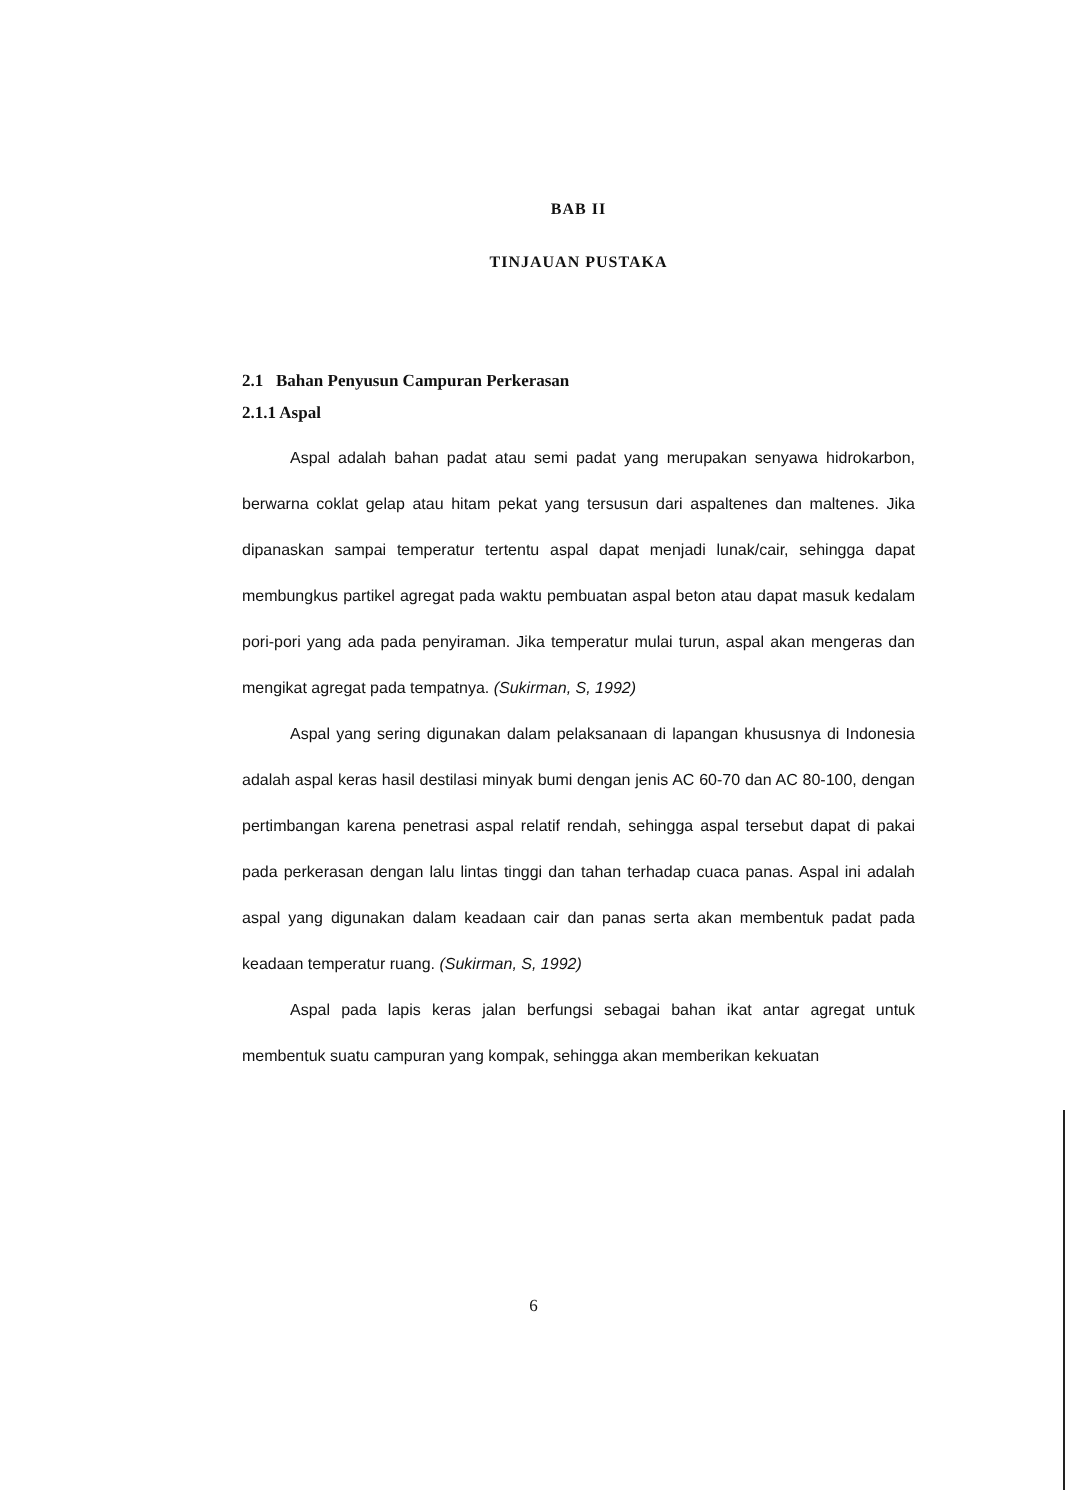BAB II
TINJAUAN PUSTAKA
2.1 Bahan Penyusun Campuran Perkerasan
2.1.1 Aspal
Aspal adalah bahan padat atau semi padat yang merupakan senyawa hidrokarbon, berwarna coklat gelap atau hitam pekat yang tersusun dari aspaltenes dan maltenes. Jika dipanaskan sampai temperatur tertentu aspal dapat menjadi lunak/cair, sehingga dapat membungkus partikel agregat pada waktu pembuatan aspal beton atau dapat masuk kedalam pori-pori yang ada pada penyiraman. Jika temperatur mulai turun, aspal akan mengeras dan mengikat agregat pada tempatnya. (Sukirman, S, 1992)
Aspal yang sering digunakan dalam pelaksanaan di lapangan khususnya di Indonesia adalah aspal keras hasil destilasi minyak bumi dengan jenis AC 60-70 dan AC 80-100, dengan pertimbangan karena penetrasi aspal relatif rendah, sehingga aspal tersebut dapat di pakai pada perkerasan dengan lalu lintas tinggi dan tahan terhadap cuaca panas. Aspal ini adalah aspal yang digunakan dalam keadaan cair dan panas serta akan membentuk padat pada keadaan temperatur ruang. (Sukirman, S, 1992)
Aspal pada lapis keras jalan berfungsi sebagai bahan ikat antar agregat untuk membentuk suatu campuran yang kompak, sehingga akan memberikan kekuatan
6